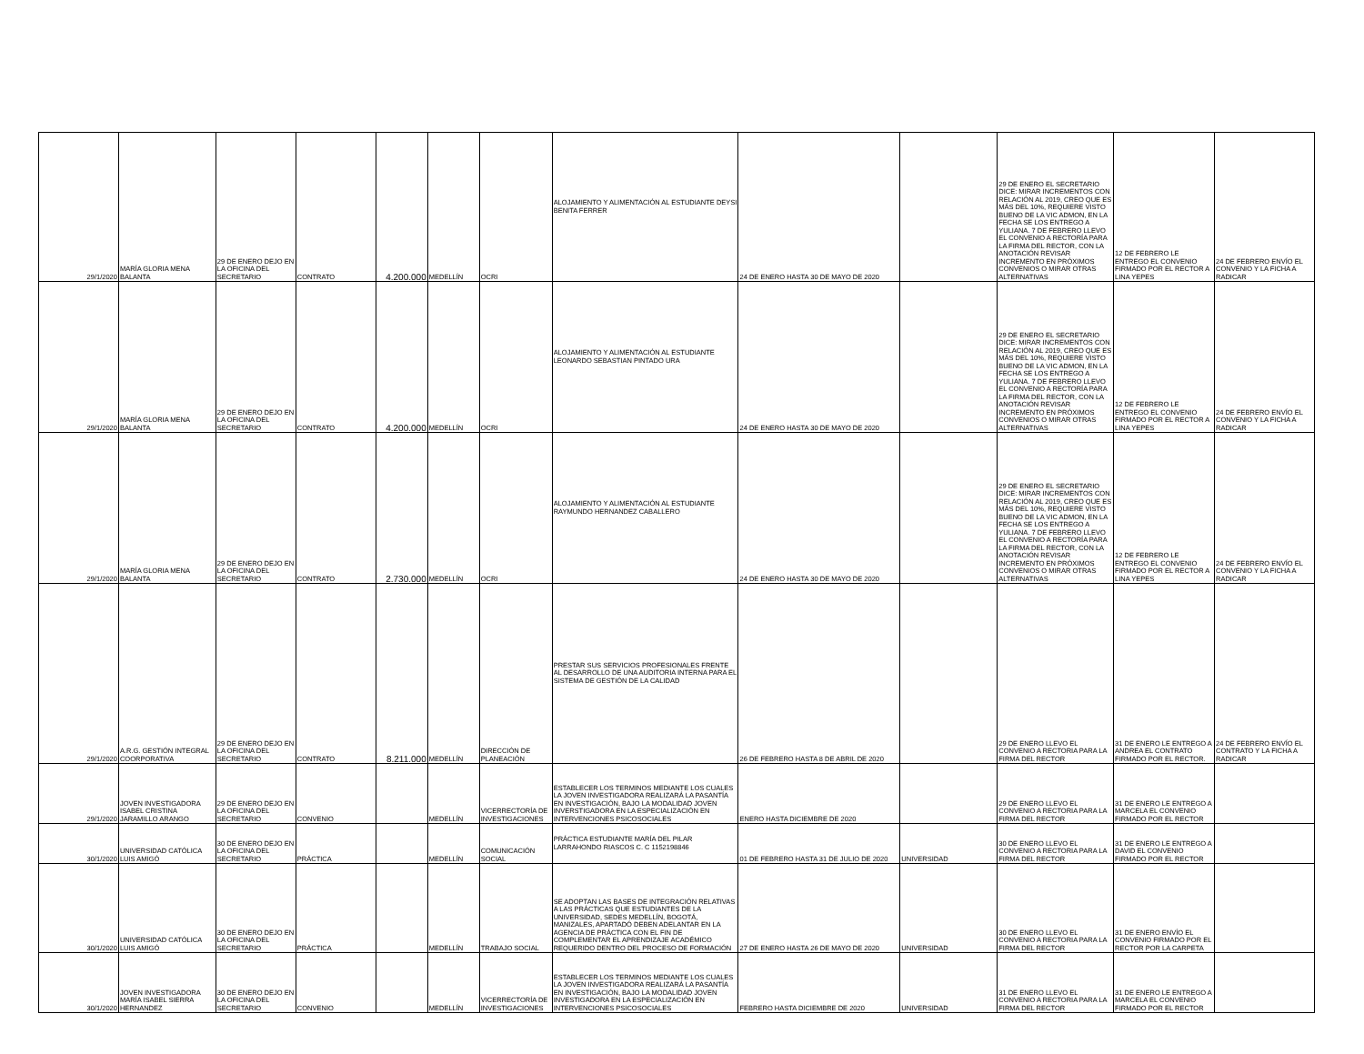| 29/1/2020 | MARÍA GLORIA MENA BALANTA | 29 DE ENERO DEJO EN LA OFICINA DEL SECRETARIO | CONTRATO | 4.200.000 | MEDELLÍN | OCRI | ALOJAMIENTO Y ALIMENTACIÓN AL ESTUDIANTE DEYSI BENITA FERRER | 24 DE ENERO HASTA 30 DE MAYO DE 2020 | | 29 DE ENERO EL SECRETARIO DICE: MIRAR INCREMENTOS CON RELACIÓN AL 2019, CREO QUE ES MÁS DEL 10%, REQUIERE VISTO BUENO DE LA VIC ADMON, EN LA FECHA SE LOS ENTREGO A YULIANA. 7 DE FEBRERO LLEVO EL CONVENIO A RECTORÍA PARA LA FIRMA DEL RECTOR, CON LA ANOTACIÓN REVISAR INCREMENTO EN PRÓXIMOS CONVENIOS O MIRAR OTRAS ALTERNATIVAS | 12 DE FEBRERO LE ENTREGO EL CONVENIO FIRMADO POR EL RECTOR A LINA YEPES | 24 DE FEBRERO ENVÍO EL CONVENIO Y LA FICHA A RADICAR |
| 29/1/2020 | MARÍA GLORIA MENA BALANTA | 29 DE ENERO DEJO EN LA OFICINA DEL SECRETARIO | CONTRATO | 4.200.000 | MEDELLÍN | OCRI | ALOJAMIENTO Y ALIMENTACIÓN AL ESTUDIANTE LEONARDO SEBASTIAN PINTADO URA | 24 DE ENERO HASTA 30 DE MAYO DE 2020 | | 29 DE ENERO EL SECRETARIO DICE: MIRAR INCREMENTOS CON RELACIÓN AL 2019, CREO QUE ES MÁS DEL 10%, REQUIERE VISTO BUENO DE LA VIC ADMON, EN LA FECHA SE LOS ENTREGO A YULIANA. 7 DE FEBRERO LLEVO EL CONVENIO A RECTORÍA PARA LA FIRMA DEL RECTOR, CON LA ANOTACIÓN REVISAR INCREMENTO EN PRÓXIMOS CONVENIOS O MIRAR OTRAS ALTERNATIVAS | 12 DE FEBRERO LE ENTREGO EL CONVENIO FIRMADO POR EL RECTOR A LINA YEPES | 24 DE FEBRERO ENVÍO EL CONVENIO Y LA FICHA A RADICAR |
| 29/1/2020 | MARÍA GLORIA MENA BALANTA | 29 DE ENERO DEJO EN LA OFICINA DEL SECRETARIO | CONTRATO | 2.730.000 | MEDELLÍN | OCRI | ALOJAMIENTO Y ALIMENTACIÓN AL ESTUDIANTE RAYMUNDO HERNANDEZ CABALLERO | 24 DE ENERO HASTA 30 DE MAYO DE 2020 | | 29 DE ENERO EL SECRETARIO DICE: MIRAR INCREMENTOS CON RELACIÓN AL 2019, CREO QUE ES MÁS DEL 10%, REQUIERE VISTO BUENO DE LA VIC ADMON, EN LA FECHA SE LOS ENTREGO A YULIANA. 7 DE FEBRERO LLEVO EL CONVENIO A RECTORÍA PARA LA FIRMA DEL RECTOR, CON LA ANOTACIÓN REVISAR INCREMENTO EN PRÓXIMOS CONVENIOS O MIRAR OTRAS ALTERNATIVAS | 12 DE FEBRERO LE ENTREGO EL CONVENIO FIRMADO POR EL RECTOR A LINA YEPES | 24 DE FEBRERO ENVÍO EL CONVENIO Y LA FICHA A RADICAR |
| 29/1/2020 | A.R.G. GESTIÓN INTEGRAL COORPORATIVA | 29 DE ENERO DEJO EN LA OFICINA DEL SECRETARIO | CONTRATO | 8.211.000 | MEDELLÍN | DIRECCIÓN DE PLANEACIÓN | PRESTAR SUS SERVICIOS PROFESIONALES FRENTE AL DESARROLLO DE UNA AUDITORIA INTERNA PARA EL SISTEMA DE GESTIÓN DE LA CALIDAD | 26 DE FEBRERO HASTA 8 DE ABRIL DE 2020 | | 29 DE ENERO LLEVO EL CONVENIO A RECTORIA PARA LA FIRMA DEL RECTOR | 31 DE ENERO LE ENTREGO A ANDREA EL CONTRATO FIRMADO POR EL RECTOR. | 24 DE FEBRERO ENVÍO EL CONTRATO Y LA FICHA A RADICAR |
| 29/1/2020 | JOVEN INVESTIGADORA ISABEL CRISTINA JARAMILLO ARANGO | 29 DE ENERO DEJO EN LA OFICINA DEL SECRETARIO | CONVENIO | | MEDELLÍN | VICERRECTORÍA DE INVESTIGACIONES | ESTABLECER LOS TERMINOS MEDIANTE LOS CUALES LA JOVEN INVESTIGADORA REALIZARÁ LA PASANTÍA EN INVESTIGACIÓN, BAJO LA MODALIDAD JOVEN INVERSTIGADORA EN LA ESPECIALIZACIÓN EN INTERVENCIONES PSICOSOCIALES | ENERO HASTA DICIEMBRE DE 2020 | | 29 DE ENERO LLEVO EL CONVENIO A RECTORIA PARA LA FIRMA DEL RECTOR | 31 DE ENERO LE ENTREGO A MARCELA EL CONVENIO FIRMADO POR EL RECTOR | |
| 30/1/2020 | UNIVERSIDAD CATÓLICA LUIS AMIGÓ | 30 DE ENERO DEJO EN LA OFICINA DEL SECRETARIO | PRÁCTICA | | MEDELLÍN | COMUNICACIÓN SOCIAL | PRÁCTICA ESTUDIANTE MARÍA DEL PILAR LARRAHONDO RIASCOS C. C 1152198846 | 01 DE FEBRERO HASTA 31 DE JULIO DE 2020 | UNIVERSIDAD | 30 DE ENERO LLEVO EL CONVENIO A RECTORIA PARA LA FIRMA DEL RECTOR | 31 DE ENERO LE ENTREGO A DAVID EL CONVENIO FIRMADO POR EL RECTOR | |
| 30/1/2020 | UNIVERSIDAD CATÓLICA LUIS AMIGÓ | 30 DE ENERO DEJO EN LA OFICINA DEL SECRETARIO | PRÁCTICA | | MEDELLÍN | TRABAJO SOCIAL | SE ADOPTAN LAS BASES DE INTEGRACIÓN RELATIVAS A LAS PRÁCTICAS QUE ESTUDIANTES DE LA UNIVERSIDAD, SEDES MEDELLÍN, BOGOTÁ, MANIZALES, APARTADÓ DEBEN ADELANTAR EN LA AGENCIA DE PRÁCTICA CON EL FIN DE COMPLEMENTAR EL APRENDIZAJE ACADÉMICO REQUERIDO DENTRO DEL PROCESO DE FORMACIÓN | 27 DE ENERO HASTA 26 DE MAYO DE 2020 | UNIVERSIDAD | 30 DE ENERO LLEVO EL CONVENIO A RECTORIA PARA LA FIRMA DEL RECTOR | 31 DE ENERO ENVÍO EL CONVENIO FIRMADO POR EL RECTOR POR LA CARPETA | |
| 30/1/2020 | JOVEN INVESTIGADORA MARÍA ISABEL SIERRA HERNANDEZ | 30 DE ENERO DEJO EN LA OFICINA DEL SECRETARIO | CONVENIO | | MEDELLÍN | VICERRECTORÍA DE INVESTIGACIONES | ESTABLECER LOS TERMINOS MEDIANTE LOS CUALES LA JOVEN INVESTIGADORA REALIZARÁ LA PASANTÍA EN INVESTIGACIÓN, BAJO LA MODALIDAD JOVEN INVESTIGADORA EN LA ESPECIALIZACIÓN EN INTERVENCIONES PSICOSOCIALES | FEBRERO HASTA DICIEMBRE DE 2020 | UNIVERSIDAD | 31 DE ENERO LLEVO EL CONVENIO A RECTORIA PARA LA FIRMA DEL RECTOR | 31 DE ENERO LE ENTREGO A MARCELA EL CONVENIO FIRMADO POR EL RECTOR | |